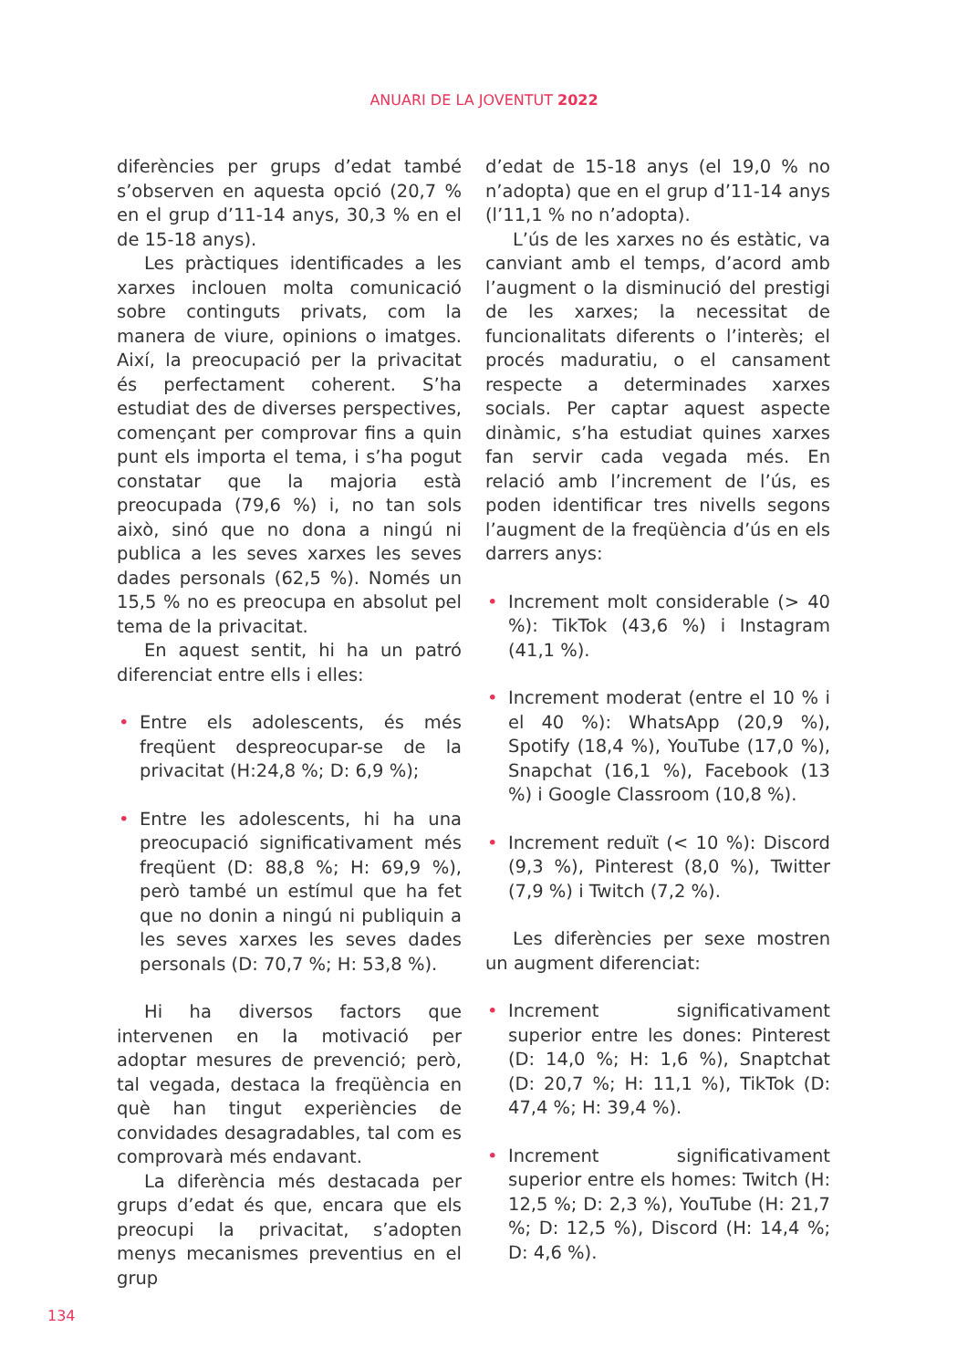ANUARI DE LA JOVENTUT 2022
diferències per grups d’edat també s’observen en aquesta opció (20,7 % en el grup d’11-14 anys, 30,3 % en el de 15-18 anys).
Les pràctiques identificades a les xarxes inclouen molta comunicació sobre continguts privats, com la manera de viure, opinions o imatges. Així, la preocupació per la privacitat és perfectament coherent. S’ha estudiat des de diverses perspectives, començant per comprovar fins a quin punt els importa el tema, i s’ha pogut constatar que la majoria està preocupada (79,6 %) i, no tan sols això, sinó que no dona a ningú ni publica a les seves xarxes les seves dades personals (62,5 %). Només un 15,5 % no es preocupa en absolut pel tema de la privacitat.
En aquest sentit, hi ha un patró diferenciat entre ells i elles:
• Entre els adolescents, és més freqüent despreocupar-se de la privacitat (H:24,8 %; D: 6,9 %);
• Entre les adolescents, hi ha una preocupació significativament més freqüent (D: 88,8 %; H: 69,9 %), però també un estímul que ha fet que no donin a ningú ni publiquin a les seves xarxes les seves dades personals (D: 70,7 %; H: 53,8 %).
Hi ha diversos factors que intervenen en la motivació per adoptar mesures de prevenció; però, tal vegada, destaca la freqüència en què han tingut experiències de convidades desagradables, tal com es comprovarà més endavant.
La diferència més destacada per grups d’edat és que, encara que els preocupi la privacitat, s’adopten menys mecanismes preventius en el grup
d’edat de 15-18 anys (el 19,0 % no n’adopta) que en el grup d’11-14 anys (l’11,1 % no n’adopta).
L’ús de les xarxes no és estàtic, va canviant amb el temps, d’acord amb l’augment o la disminució del prestigi de les xarxes; la necessitat de funcionalitats diferents o l’interès; el procés maduratiu, o el cansament respecte a determinades xarxes socials. Per captar aquest aspecte dinàmic, s’ha estudiat quines xarxes fan servir cada vegada més. En relació amb l’increment de l’ús, es poden identificar tres nivells segons l’augment de la freqüència d’ús en els darrers anys:
• Increment molt considerable (> 40 %): TikTok (43,6 %) i Instagram (41,1 %).
• Increment moderat (entre el 10 % i el 40 %): WhatsApp (20,9 %), Spotify (18,4 %), YouTube (17,0 %), Snapchat (16,1 %), Facebook (13 %) i Google Classroom (10,8 %).
• Increment reduït (< 10 %): Discord (9,3 %), Pinterest (8,0 %), Twitter (7,9 %) i Twitch (7,2 %).
Les diferències per sexe mostren un augment diferenciat:
• Increment significativament superior entre les dones: Pinterest (D: 14,0 %; H: 1,6 %), Snaptchat (D: 20,7 %; H: 11,1 %), TikTok (D: 47,4 %; H: 39,4 %).
• Increment significativament superior entre els homes: Twitch (H: 12,5 %; D: 2,3 %), YouTube (H: 21,7 %; D: 12,5 %), Discord (H: 14,4 %; D: 4,6 %).
134